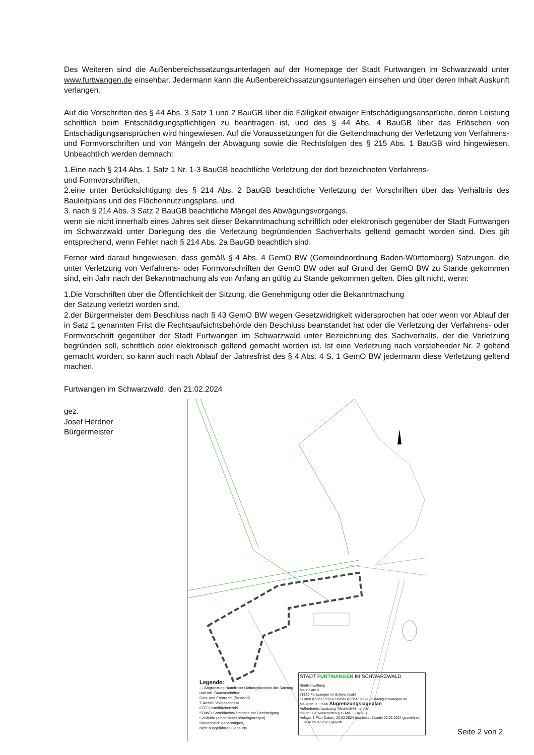Des Weiteren sind die Außenbereichssatzungsunterlagen auf der Homepage der Stadt Furtwangen im Schwarzwald unter www.furtwangen.de einsehbar. Jedermann kann die Außenbereichssatzungsunterlagen einsehen und über deren Inhalt Auskunft verlangen.
Auf die Vorschriften des § 44 Abs. 3 Satz 1 und 2 BauGB über die Fälligkeit etwaiger Entschädigungsansprüche, deren Leistung schriftlich beim Entschädigungspflichtigen zu beantragen ist, und des § 44 Abs. 4 BauGB über das Erlöschen von Entschädigungsansprüchen wird hingewiesen. Auf die Voraussetzungen für die Geltendmachung der Verletzung von Verfahrens- und Formvorschriften und von Mängeln der Abwägung sowie die Rechtsfolgen des § 215 Abs. 1 BauGB wird hingewiesen. Unbeachtlich werden demnach:
1.Eine nach § 214 Abs. 1 Satz 1 Nr. 1-3 BauGB beachtliche Verletzung der dort bezeichneten Verfahrens-
und Formvorschriften,
2.eine unter Berücksichtigung des § 214 Abs. 2 BauGB beachtliche Verletzung der Vorschriften über das Verhältnis des Bauleitplans und des Flächennutzungsplans, und
3. nach § 214 Abs. 3 Satz 2 BauGB beachtliche Mängel des Abwägungsvorgangs,
wenn sie nicht innerhalb eines Jahres seit dieser Bekanntmachung schriftlich oder elektronisch gegenüber der Stadt Furtwangen im Schwarzwald unter Darlegung des die Verletzung begründenden Sachverhalts geltend gemacht worden sind. Dies gilt entsprechend, wenn Fehler nach § 214 Abs. 2a BauGB beachtlich sind.
Ferner wird darauf hingewiesen, dass gemäß § 4 Abs. 4 GemO BW (Gemeindeordnung Baden-Württemberg) Satzungen, die unter Verletzung von Verfahrens- oder Formvorschriften der GemO BW oder auf Grund der GemO BW zu Stande gekommen sind, ein Jahr nach der Bekanntmachung als von Anfang an gültig zu Stande gekommen gelten. Dies gilt nicht, wenn:
1.Die Vorschriften über die Öffentlichkeit der Sitzung, die Genehmigung oder die Bekanntmachung
der Satzung verletzt worden sind,
2.der Bürgermeister dem Beschluss nach § 43 GemO BW wegen Gesetzwidrigkeit widersprochen hat oder wenn vor Ablauf der in Satz 1 genannten Frist die Rechtsaufsichtsbehörde den Beschluss beanstandet hat oder die Verletzung der Verfahrens- oder Formvorschrift gegenüber der Stadt Furtwangen im Schwarzwald unter Bezeichnung des Sachverhalts, der die Verletzung begründen soll, schriftlich oder elektronisch geltend gemacht worden ist. Ist eine Verletzung nach vorstehender Nr. 2 geltend gemacht worden, so kann auch nach Ablauf der Jahresfrist des § 4 Abs. 4 S. 1 GemO BW jedermann diese Verletzung geltend machen.
Furtwangen im Schwarzwald, den 21.02.2024
gez.
Josef Herdner
Bürgermeister
Legende:
--- Abgrenzung räumlicher Geltungsbereich der Satzung und örtl. Bauvorschriften
Geh- und Fahrrecht (Bestand).
Z Anzahl Vollgeschosse
GRZ Grundflächenzahl
SD/WD Satteldach/Walmdach mit Dachneigung
Gebäude (eingemessen/nachgetragen)
Baurechtlich genehmigtes,
nicht ausgeführtes Gebäude
STADT FURTWANGEN IM SCHWARZWALD
Stadtverwaltung
Marktplatz 4
78120 Furtwangen im Schwarzwald
Telefon 07723 / 939-0 Telefax 07723 / 939-199 stadt@furtwangen.de
Maßstab: 1 : 1500 Abgrenzungslageplan
Außenbereichssatzung "Neukirch-Hintereck"
mit örtl. Bauvorschriften §35 Abs. 6 BauGB
Anlage: 1 Plan-Datum: 20.02.2024 bearbeitet J.Laule 20.02.2024 gezeichnet J.Laule 25.07.2023 geprüft
Seite 2 von 2